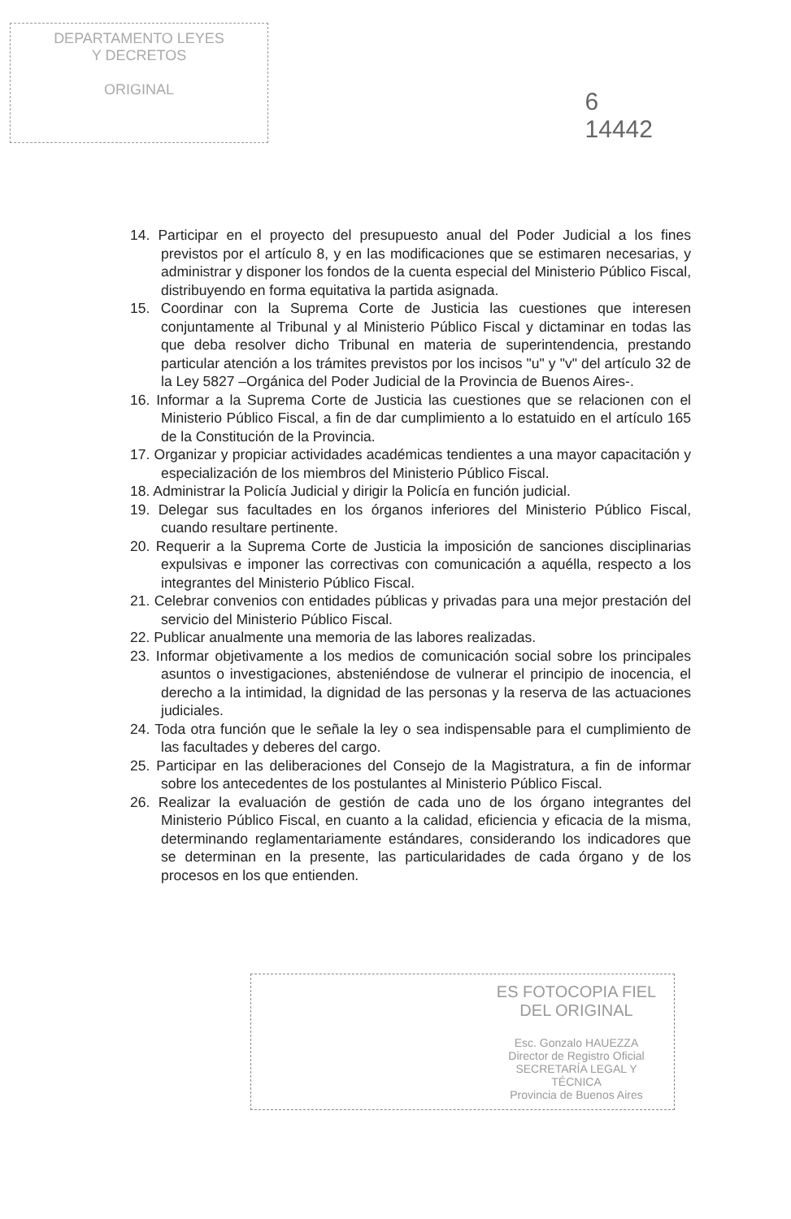DEPARTAMENTO LEYES
Y DECRETOS
ORIGINAL
6
14442
14. Participar en el proyecto del presupuesto anual del Poder Judicial a los fines previstos por el artículo 8, y en las modificaciones que se estimaren necesarias, y administrar y disponer los fondos de la cuenta especial del Ministerio Público Fiscal, distribuyendo en forma equitativa la partida asignada.
15. Coordinar con la Suprema Corte de Justicia las cuestiones que interesen conjuntamente al Tribunal y al Ministerio Público Fiscal y dictaminar en todas las que deba resolver dicho Tribunal en materia de superintendencia, prestando particular atención a los trámites previstos por los incisos "u" y "v" del artículo 32 de la Ley 5827 –Orgánica del Poder Judicial de la Provincia de Buenos Aires-.
16. Informar a la Suprema Corte de Justicia las cuestiones que se relacionen con el Ministerio Público Fiscal, a fin de dar cumplimiento a lo estatuido en el artículo 165 de la Constitución de la Provincia.
17. Organizar y propiciar actividades académicas tendientes a una mayor capacitación y especialización de los miembros del Ministerio Público Fiscal.
18. Administrar la Policía Judicial y dirigir la Policía en función judicial.
19. Delegar sus facultades en los órganos inferiores del Ministerio Público Fiscal, cuando resultare pertinente.
20. Requerir a la Suprema Corte de Justicia la imposición de sanciones disciplinarias expulsivas e imponer las correctivas con comunicación a aquélla, respecto a los integrantes del Ministerio Público Fiscal.
21. Celebrar convenios con entidades públicas y privadas para una mejor prestación del servicio del Ministerio Público Fiscal.
22. Publicar anualmente una memoria de las labores realizadas.
23. Informar objetivamente a los medios de comunicación social sobre los principales asuntos o investigaciones, absteniéndose de vulnerar el principio de inocencia, el derecho a la intimidad, la dignidad de las personas y la reserva de las actuaciones judiciales.
24. Toda otra función que le señale la ley o sea indispensable para el cumplimiento de las facultades y deberes del cargo.
25. Participar en las deliberaciones del Consejo de la Magistratura, a fin de informar sobre los antecedentes de los postulantes al Ministerio Público Fiscal.
26. Realizar la evaluación de gestión de cada uno de los órgano integrantes del Ministerio Público Fiscal, en cuanto a la calidad, eficiencia y eficacia de la misma, determinando reglamentariamente estándares, considerando los indicadores que se determinan en la presente, las particularidades de cada órgano y de los procesos en los que entienden.
ES FOTOCOPIA FIEL
DEL ORIGINAL
Esc. Gonzalo HAUEZZA
Director de Registro Oficial
SECRETARÍA LEGAL Y
TÉCNICA
Provincia de Buenos Aires